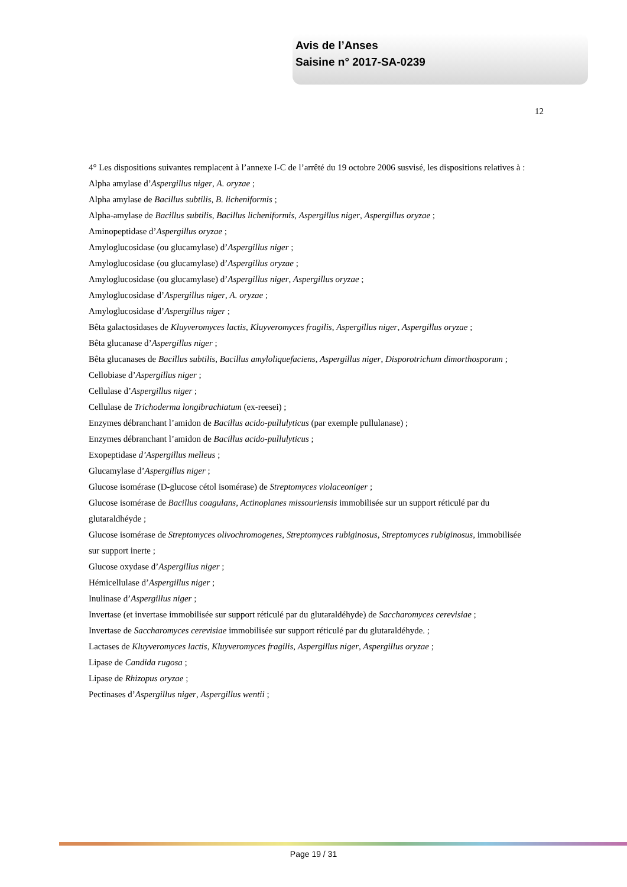Avis de l’Anses
Saisine n° 2017-SA-0239
12
4° Les dispositions suivantes remplacent à l’annexe I-C de l’arrêté du 19 octobre 2006 susvisé, les dispositions relatives à :
Alpha amylase d’Aspergillus niger, A. oryzae ;
Alpha amylase de Bacillus subtilis, B. licheniformis ;
Alpha-amylase de Bacillus subtilis, Bacillus licheniformis, Aspergillus niger, Aspergillus oryzae ;
Aminopeptidase d’Aspergillus oryzae ;
Amyloglucosidase (ou glucamylase) d’Aspergillus niger ;
Amyloglucosidase (ou glucamylase) d’Aspergillus oryzae ;
Amyloglucosidase (ou glucamylase) d’Aspergillus niger, Aspergillus oryzae ;
Amyloglucosidase d’Aspergillus niger, A. oryzae ;
Amyloglucosidase d’Aspergillus niger ;
Bêta galactosidases de Kluyveromyces lactis, Kluyveromyces fragilis, Aspergillus niger, Aspergillus oryzae ;
Bêta glucanase d’Aspergillus niger ;
Bêta glucanases de Bacillus subtilis, Bacillus amyloliquefaciens, Aspergillus niger, Disporotrichum dimorthosporum ;
Cellobiase d’Aspergillus niger ;
Cellulase d’Aspergillus niger ;
Cellulase de Trichoderma longibrachiatum (ex-reesei) ;
Enzymes débranchant l’amidon de Bacillus acido-pullulyticus (par exemple pullulanase) ;
Enzymes débranchant l’amidon de Bacillus acido-pullulyticus ;
Exopeptidase d’Aspergillus melleus ;
Glucamylase d’Aspergillus niger ;
Glucose isomérase (D-glucose cétol isomérase) de Streptomyces violaceoniger ;
Glucose isomérase de Bacillus coagulans, Actinoplanes missouriensis immobilisée sur un support réticulé par du glutaraldhéyde ;
Glucose isomérase de Streptomyces olivochromogenes, Streptomyces rubiginosus, Streptomyces rubiginosus, immobilisée sur support inerte ;
Glucose oxydase d’Aspergillus niger ;
Hémicellulase d’Aspergillus niger ;
Inulinase d’Aspergillus niger ;
Invertase (et invertase immobilisée sur support réticulé par du glutaraldéhyde) de Saccharomyces cerevisiae ;
Invertase de Saccharomyces cerevisiae immobilisée sur support réticulé par du glutaraldéhyde. ;
Lactases de Kluyveromyces lactis, Kluyveromyces fragilis, Aspergillus niger, Aspergillus oryzae ;
Lipase de Candida rugosa ;
Lipase de Rhizopus oryzae ;
Pectinases d’Aspergillus niger, Aspergillus wentii ;
Page 19 / 31